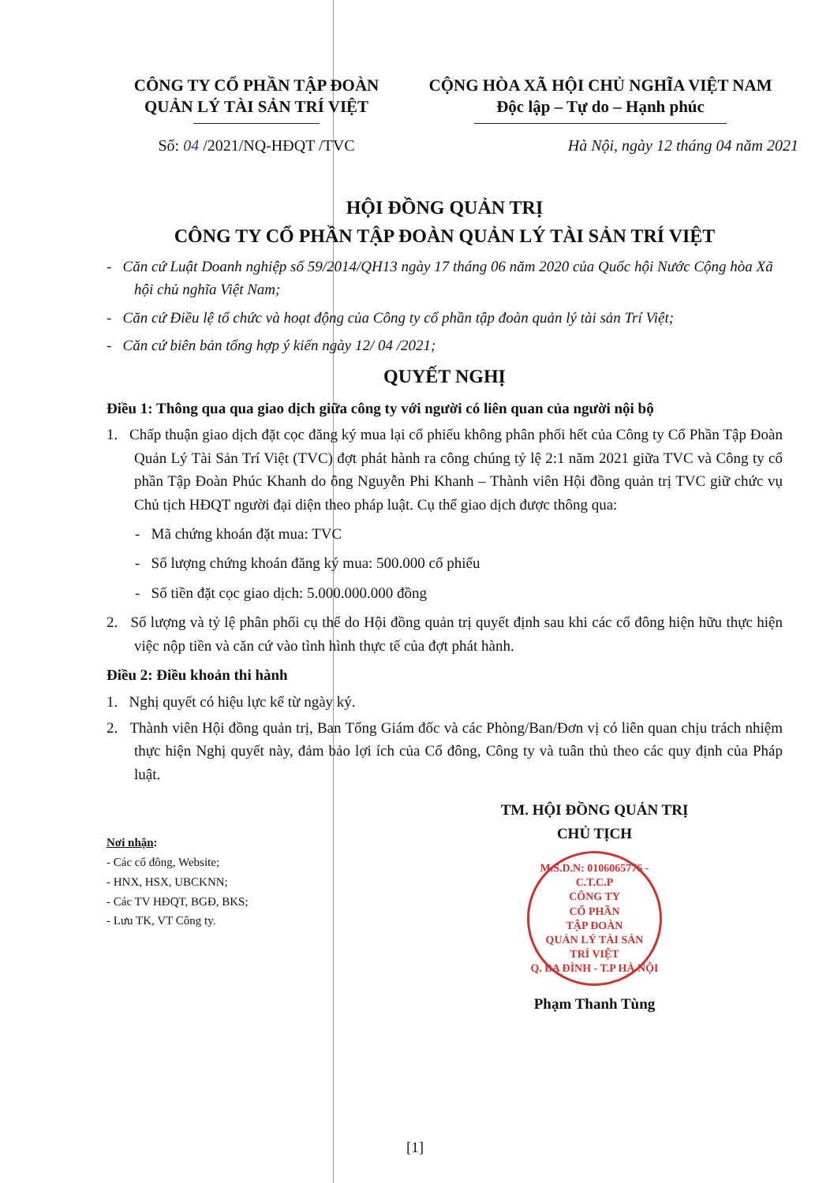CÔNG TY CỔ PHẦN TẬP ĐOÀN
QUẢN LÝ TÀI SẢN TRÍ VIỆT
Số: 04 /2021/NQ-HĐQT /TVC
CỘNG HÒA XÃ HỘI CHỦ NGHĨA VIỆT NAM
Độc lập – Tự do – Hạnh phúc
Hà Nội, ngày 12 tháng 04 năm 2021
HỘI ĐỒNG QUẢN TRỊ
CÔNG TY CỔ PHẦN TẬP ĐOÀN QUẢN LÝ TÀI SẢN TRÍ VIỆT
- Căn cứ Luật Doanh nghiệp số 59/2014/QH13 ngày 17 tháng 06 năm 2020 của Quốc hội Nước Cộng hòa Xã hội chủ nghĩa Việt Nam;
- Căn cứ Điều lệ tổ chức và hoạt động của Công ty cổ phần tập đoàn quản lý tài sản Trí Việt;
- Căn cứ biên bản tổng hợp ý kiến ngày 12/ 04 /2021;
QUYẾT NGHỊ
Điều 1: Thông qua qua giao dịch giữa công ty với người có liên quan của người nội bộ
1. Chấp thuận giao dịch đặt cọc đăng ký mua lại cổ phiếu không phân phối hết của Công ty Cổ Phần Tập Đoàn Quản Lý Tài Sản Trí Việt (TVC) đợt phát hành ra công chúng tỷ lệ 2:1 năm 2021 giữa TVC và Công ty cổ phần Tập Đoàn Phúc Khanh do ông Nguyễn Phi Khanh – Thành viên Hội đồng quản trị TVC giữ chức vụ Chủ tịch HĐQT người đại diện theo pháp luật. Cụ thể giao dịch được thông qua:
- Mã chứng khoán đặt mua: TVC
- Số lượng chứng khoán đăng ký mua: 500.000 cổ phiếu
- Số tiền đặt cọc giao dịch: 5.000.000.000 đồng
2. Số lượng và tỷ lệ phân phối cụ thể do Hội đồng quản trị quyết định sau khi các cổ đông hiện hữu thực hiện việc nộp tiền và căn cứ vào tình hình thực tế của đợt phát hành.
Điều 2: Điều khoản thi hành
1. Nghị quyết có hiệu lực kể từ ngày ký.
2. Thành viên Hội đồng quản trị, Ban Tổng Giám đốc và các Phòng/Ban/Đơn vị có liên quan chịu trách nhiệm thực hiện Nghị quyết này, đảm bảo lợi ích của Cổ đông, Công ty và tuân thủ theo các quy định của Pháp luật.
Nơi nhận:
- Các cổ đông, Website;
- HNX, HSX, UBCKNN;
- Các TV HĐQT, BGĐ, BKS;
- Lưu TK, VT Công ty.
TM. HỘI ĐỒNG QUẢN TRỊ
CHỦ TỊCH
M.S.D.N: 0106065776 - C.T.C.P
CÔNG TY
CỔ PHẦN
TẬP ĐOÀN
QUẢN LÝ TÀI SẢN
TRÍ VIỆT
Q. BA ĐÌNH - T.P HÀ NỘI
Phạm Thanh Tùng
[1]